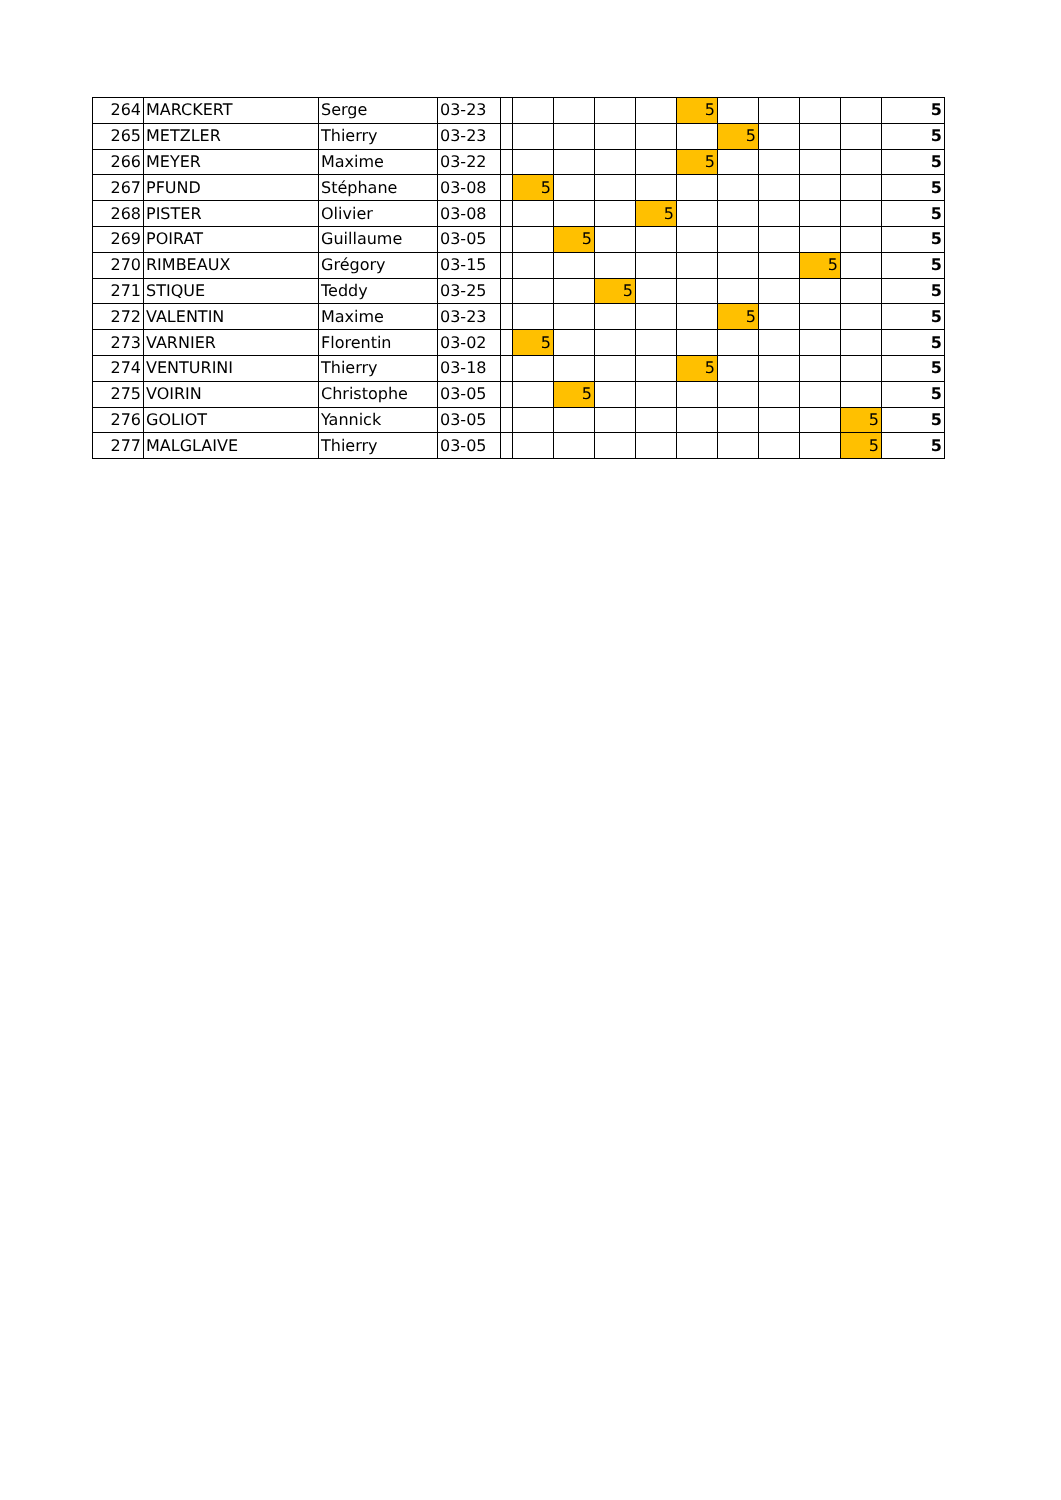| 264 | MARCKERT | Serge | 03-23 | | | | | | 5 | | | | | 5 |
| 265 | METZLER | Thierry | 03-23 | | | | | | | 5 | | | | 5 |
| 266 | MEYER | Maxime | 03-22 | | | | | | 5 | | | | | 5 |
| 267 | PFUND | Stéphane | 03-08 | | 5 | | | | | | | | | 5 |
| 268 | PISTER | Olivier | 03-08 | | | | | 5 | | | | | | 5 |
| 269 | POIRAT | Guillaume | 03-05 | | | 5 | | | | | | | | 5 |
| 270 | RIMBEAUX | Grégory | 03-15 | | | | | | | | | 5 | | 5 |
| 271 | STIQUE | Teddy | 03-25 | | | | 5 | | | | | | | 5 |
| 272 | VALENTIN | Maxime | 03-23 | | | | | | | 5 | | | | 5 |
| 273 | VARNIER | Florentin | 03-02 | | 5 | | | | | | | | | 5 |
| 274 | VENTURINI | Thierry | 03-18 | | | | | | 5 | | | | | 5 |
| 275 | VOIRIN | Christophe | 03-05 | | | 5 | | | | | | | | 5 |
| 276 | GOLIOT | Yannick | 03-05 | | | | | | | | | | 5 | 5 |
| 277 | MALGLAIVE | Thierry | 03-05 | | | | | | | | | | 5 | 5 |